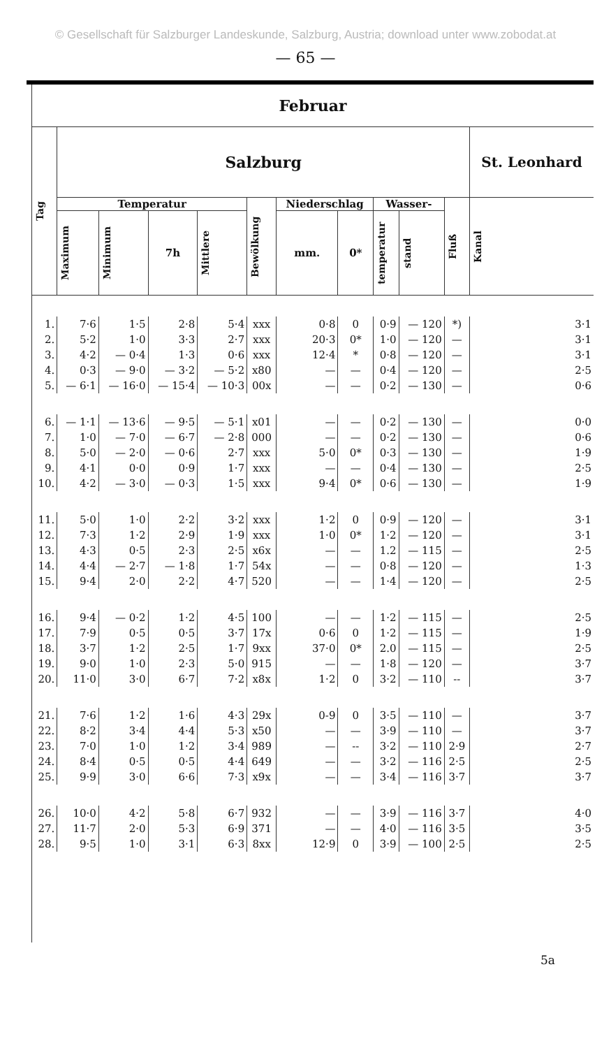© Gesellschaft für Salzburger Landeskunde, Salzburg, Austria; download unter www.zobodat.at
— 65 —
| Februar | | | | | | | | | | | |
| --- | --- | --- | --- | --- | --- | --- | --- | --- | --- | --- | --- |
| Tag | Salzburg | | | | | | | | | | St. Leonhard |
| | Temperatur | | | | Bewölkung | Niederschlag | | Wasser- | | Fluß | Kanal |
| | Maximum | Minimum | 7h | Mittlere | | mm. | 0* | temperatur | stand | | |
| 1. | 7·6 | 1·5 | 2·8 | 5·4 | xxx | 0·8 | 0 | 0·9 | — 120 | *) | 3·1 |
| 2. | 5·2 | 1·0 | 3·3 | 2·7 | xxx | 20·3 | 0* | 1·0 | — 120 | — | 3·1 |
| 3. | 4·2 | — 0·4 | 1·3 | 0·6 | xxx | 12·4 | * | 0·8 | — 120 | — | 3·1 |
| 4. | 0·3 | — 9·0 | — 3·2 | — 5·2 | x80 | — | — | 0·4 | — 120 | — | 2·5 |
| 5. | — 6·1 | — 16·0 | — 15·4 | — 10·3 | 00x | — | — | 0·2 | — 130 | — | 0·6 |
| 6. | — 1·1 | — 13·6 | — 9·5 | — 5·1 | x01 | — | — | 0·2 | — 130 | — | 0·0 |
| 7. | 1·0 | — 7·0 | — 6·7 | — 2·8 | 000 | — | — | 0·2 | — 130 | — | 0·6 |
| 8. | 5·0 | — 2·0 | — 0·6 | 2·7 | xxx | 5·0 | 0* | 0·3 | — 130 | — | 1·9 |
| 9. | 4·1 | 0·0 | 0·9 | 1·7 | xxx | — | — | 0·4 | — 130 | — | 2·5 |
| 10. | 4·2 | — 3·0 | — 0·3 | 1·5 | xxx | 9·4 | 0* | 0·6 | — 130 | — | 1·9 |
| 11. | 5·0 | 1·0 | 2·2 | 3·2 | xxx | 1·2 | 0 | 0·9 | — 120 | — | 3·1 |
| 12. | 7·3 | 1·2 | 2·9 | 1·9 | xxx | 1·0 | 0* | 1·2 | — 120 | — | 3·1 |
| 13. | 4·3 | 0·5 | 2·3 | 2·5 | x6x | — | — | 1.2 | — 115 | — | 2·5 |
| 14. | 4·4 | — 2·7 | — 1·8 | 1·7 | 54x | — | — | 0·8 | — 120 | — | 1·3 |
| 15. | 9·4 | 2·0 | 2·2 | 4·7 | 520 | — | — | 1·4 | — 120 | — | 2·5 |
| 16. | 9·4 | — 0·2 | 1·2 | 4·5 | 100 | — | — | 1·2 | — 115 | — | 2·5 |
| 17. | 7·9 | 0·5 | 0·5 | 3·7 | 17x | 0·6 | 0 | 1·2 | — 115 | — | 1·9 |
| 18. | 3·7 | 1·2 | 2·5 | 1·7 | 9xx | 37·0 | 0* | 2.0 | — 115 | — | 2·5 |
| 19. | 9·0 | 1·0 | 2·3 | 5·0 | 915 | — | — | 1·8 | — 120 | — | 3·7 |
| 20. | 11·0 | 3·0 | 6·7 | 7·2 | x8x | 1·2 | 0 | 3·2 | — 110 | -- | 3·7 |
| 21. | 7·6 | 1·2 | 1·6 | 4·3 | 29x | 0-9 | 0 | 3·5 | — 110 | — | 3·7 |
| 22. | 8·2 | 3·4 | 4·4 | 5·3 | x50 | — | — | 3·9 | — 110 | — | 3·7 |
| 23. | 7·0 | 1·0 | 1·2 | 3·4 | 989 | — | -- | 3·2 | — 110 | 2·9 | 2·7 |
| 24. | 8·4 | 0·5 | 0·5 | 4·4 | 649 | — | — | 3·2 | — 116 | 2·5 | 2·5 |
| 25. | 9·9 | 3·0 | 6·6 | 7·3 | x9x | — | — | 3·4 | — 116 | 3·7 | 3·7 |
| 26. | 10·0 | 4·2 | 5·8 | 6·7 | 932 | — | — | 3·9 | — 116 | 3·7 | 4·0 |
| 27. | 11·7 | 2·0 | 5·3 | 6·9 | 371 | — | — | 4·0 | — 116 | 3·5 | 3·5 |
| 28. | 9·5 | 1·0 | 3·1 | 6·3 | 8xx | 12·9 | 0 | 3·9 | — 100 | 2·5 | 2·5 |
5a